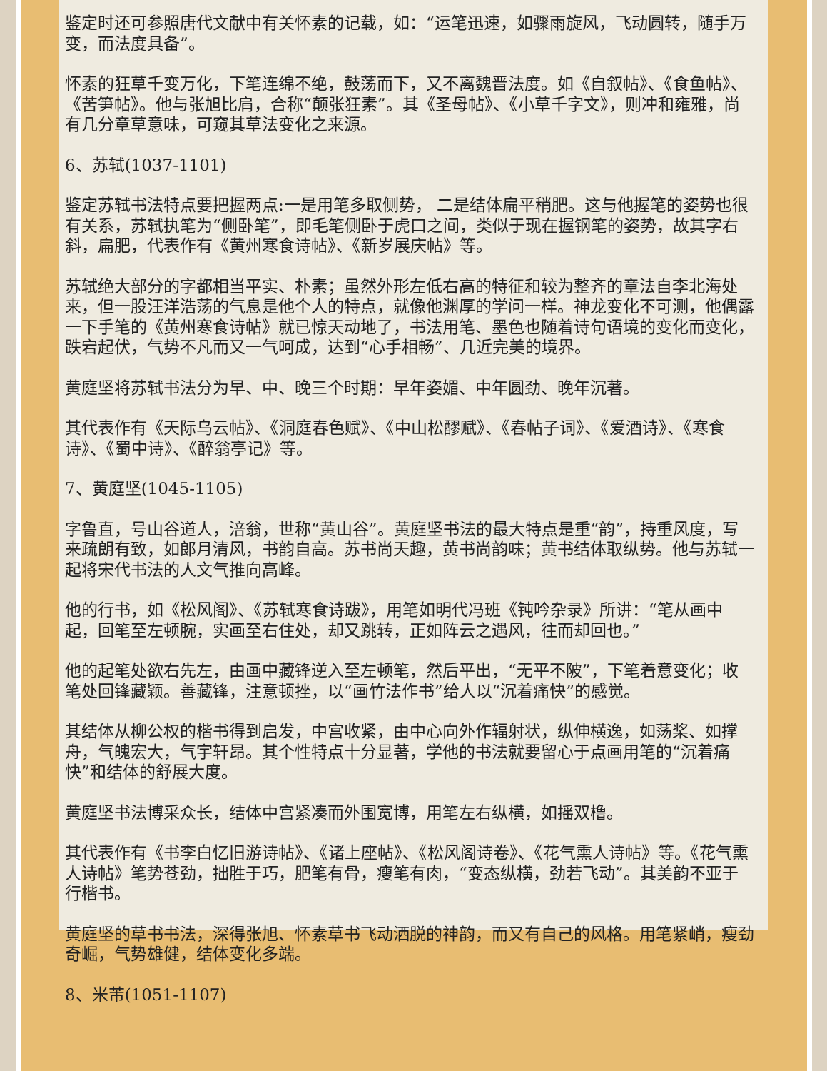鉴定时还可参照唐代文献中有关怀素的记载，如：“运笔迅速，如骤雨旋风，飞动圆转，随手万变，而法度具备”。
怀素的狂草千变万化，下笔连绵不绝，鼓荡而下，又不离魏晋法度。如《自叙帖》、《食鱼帖》、《苦笋帖》。他与张旭比肩，合称“颠张狂素”。其《圣母帖》、《小草千字文》，则冲和雍雅，尚有几分章草意味，可窥其草法变化之来源。
6、苏轼(1037-1101)
鉴定苏轼书法特点要把握两点:一是用笔多取侧势， 二是结体扁平稍肥。这与他握笔的姿势也很有关系，苏轼执笔为“侧卧笔”，即毛笔侧卧于虎口之间，类似于现在握钢笔的姿势，故其字右斜，扁肥，代表作有《黄州寒食诗帖》、《新岁展庆帖》等。
苏轼绝大部分的字都相当平实、朴素；虽然外形左低右高的特征和较为整齐的章法自李北海处来，但一股汪洋浩荡的气息是他个人的特点，就像他渊厚的学问一样。神龙变化不可测，他偶露一下手笔的《黄州寒食诗帖》就已惊天动地了，书法用笔、墨色也随着诗句语境的变化而变化，跌宕起伏，气势不凡而又一气呵成，达到“心手相畅”、几近完美的境界。
黄庭坚将苏轼书法分为早、中、晚三个时期：早年姿媚、中年圆劲、晚年沉著。
其代表作有《天际乌云帖》、《洞庭春色赋》、《中山松醪赋》、《春帖子词》、《爱酒诗》、《寒食诗》、《蜀中诗》、《醉翁亭记》等。
7、黄庭坚(1045-1105)
字鲁直，号山谷道人，涪翁，世称“黄山谷”。黄庭坚书法的最大特点是重“韵”，持重风度，写来疏朗有致，如郎月清风，书韵自高。苏书尚天趣，黄书尚韵味；黄书结体取纵势。他与苏轼一起将宋代书法的人文气推向高峰。
他的行书，如《松风阁》、《苏轼寒食诗跋》，用笔如明代冯班《钝吟杂录》所讲：“笔从画中起，回笔至左顿腕，实画至右住处，却又跳转，正如阵云之遇风，往而却回也。”
他的起笔处欲右先左，由画中藏锋逆入至左顿笔，然后平出，“无平不陂”，下笔着意变化；收笔处回锋藏颖。善藏锋，注意顿挫，以“画竹法作书”给人以“沉着痛快”的感觉。
其结体从柳公权的楷书得到启发，中宫收紧，由中心向外作辐射状，纵伸横逸，如荡桨、如撑舟，气魄宏大，气宇轩昂。其个性特点十分显著，学他的书法就要留心于点画用笔的“沉着痛快”和结体的舒展大度。
黄庭坚书法博采众长，结体中宫紧凑而外围宽博，用笔左右纵横，如摇双橹。
其代表作有《书李白忆旧游诗帖》、《诸上座帖》、《松风阁诗卷》、《花气熏人诗帖》等。《花气熏人诗帖》笔势苍劲，拙胜于巧，肥笔有骨，瘦笔有肉，“变态纵横，劲若飞动”。其美韵不亚于行楷书。
黄庭坚的草书书法，深得张旭、怀素草书飞动洒脱的神韵，而又有自己的风格。用笔紧峭，瘦劲奇崛，气势雄健，结体变化多端。
8、米芾(1051-1107)